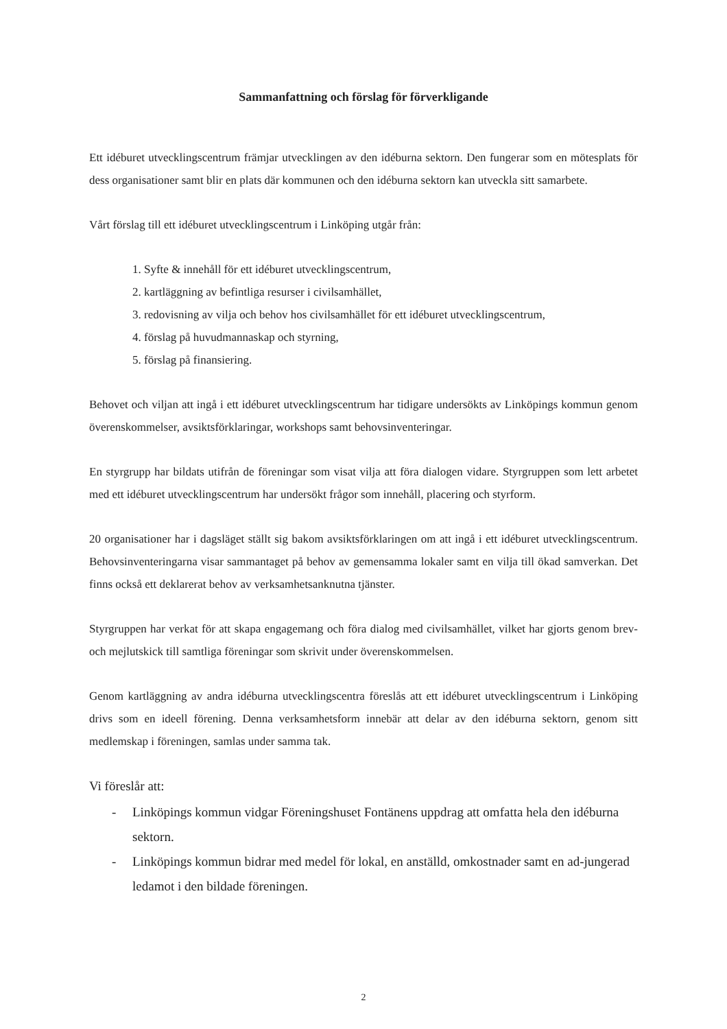Sammanfattning och förslag för förverkligande
Ett idéburet utvecklingscentrum främjar utvecklingen av den idéburna sektorn. Den fungerar som en mötesplats för dess organisationer samt blir en plats där kommunen och den idéburna sektorn kan utveckla sitt samarbete.
Vårt förslag till ett idéburet utvecklingscentrum i Linköping utgår från:
1. Syfte & innehåll för ett idéburet utvecklingscentrum,
2. kartläggning av befintliga resurser i civilsamhället,
3. redovisning av vilja och behov hos civilsamhället för ett idéburet utvecklingscentrum,
4. förslag på huvudmannaskap och styrning,
5. förslag på finansiering.
Behovet och viljan att ingå i ett idéburet utvecklingscentrum har tidigare undersökts av Linköpings kommun genom överenskommelser, avsiktsförklaringar, workshops samt behovsinventeringar.
En styrgrupp har bildats utifrån de föreningar som visat vilja att föra dialogen vidare. Styrgruppen som lett arbetet med ett idéburet utvecklingscentrum har undersökt frågor som innehåll, placering och styrform.
20 organisationer har i dagsläget ställt sig bakom avsiktsförklaringen om att ingå i ett idéburet utvecklingscentrum. Behovsinventeringarna visar sammantaget på behov av gemensamma lokaler samt en vilja till ökad samverkan. Det finns också ett deklarerat behov av verksamhetsanknutna tjänster.
Styrgruppen har verkat för att skapa engagemang och föra dialog med civilsamhället, vilket har gjorts genom brev- och mejlutskick till samtliga föreningar som skrivit under överenskommelsen.
Genom kartläggning av andra idéburna utvecklingscentra föreslås att ett idéburet utvecklingscentrum i Linköping drivs som en ideell förening. Denna verksamhetsform innebär att delar av den idéburna sektorn, genom sitt medlemskap i föreningen, samlas under samma tak.
Vi föreslår att:
- Linköpings kommun vidgar Föreningshuset Fontänens uppdrag att omfatta hela den idéburna sektorn.
- Linköpings kommun bidrar med medel för lokal, en anställd, omkostnader samt en ad-jungerad ledamot i den bildade föreningen.
2